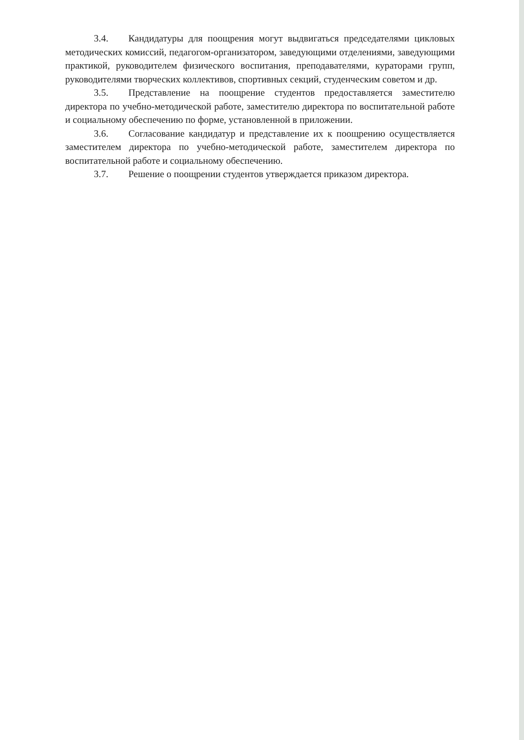3.4. Кандидатуры для поощрения могут выдвигаться председателями цикловых методических комиссий, педагогом-организатором, заведующими отделениями, заведующими практикой, руководителем физического воспитания, преподавателями, кураторами групп, руководителями творческих коллективов, спортивных секций, студенческим советом и др.
3.5. Представление на поощрение студентов предоставляется заместителю директора по учебно-методической работе, заместителю директора по воспитательной работе и социальному обеспечению по форме, установленной в приложении.
3.6. Согласование кандидатур и представление их к поощрению осуществляется заместителем директора по учебно-методической работе, заместителем директора по воспитательной работе и социальному обеспечению.
3.7. Решение о поощрении студентов утверждается приказом директора.